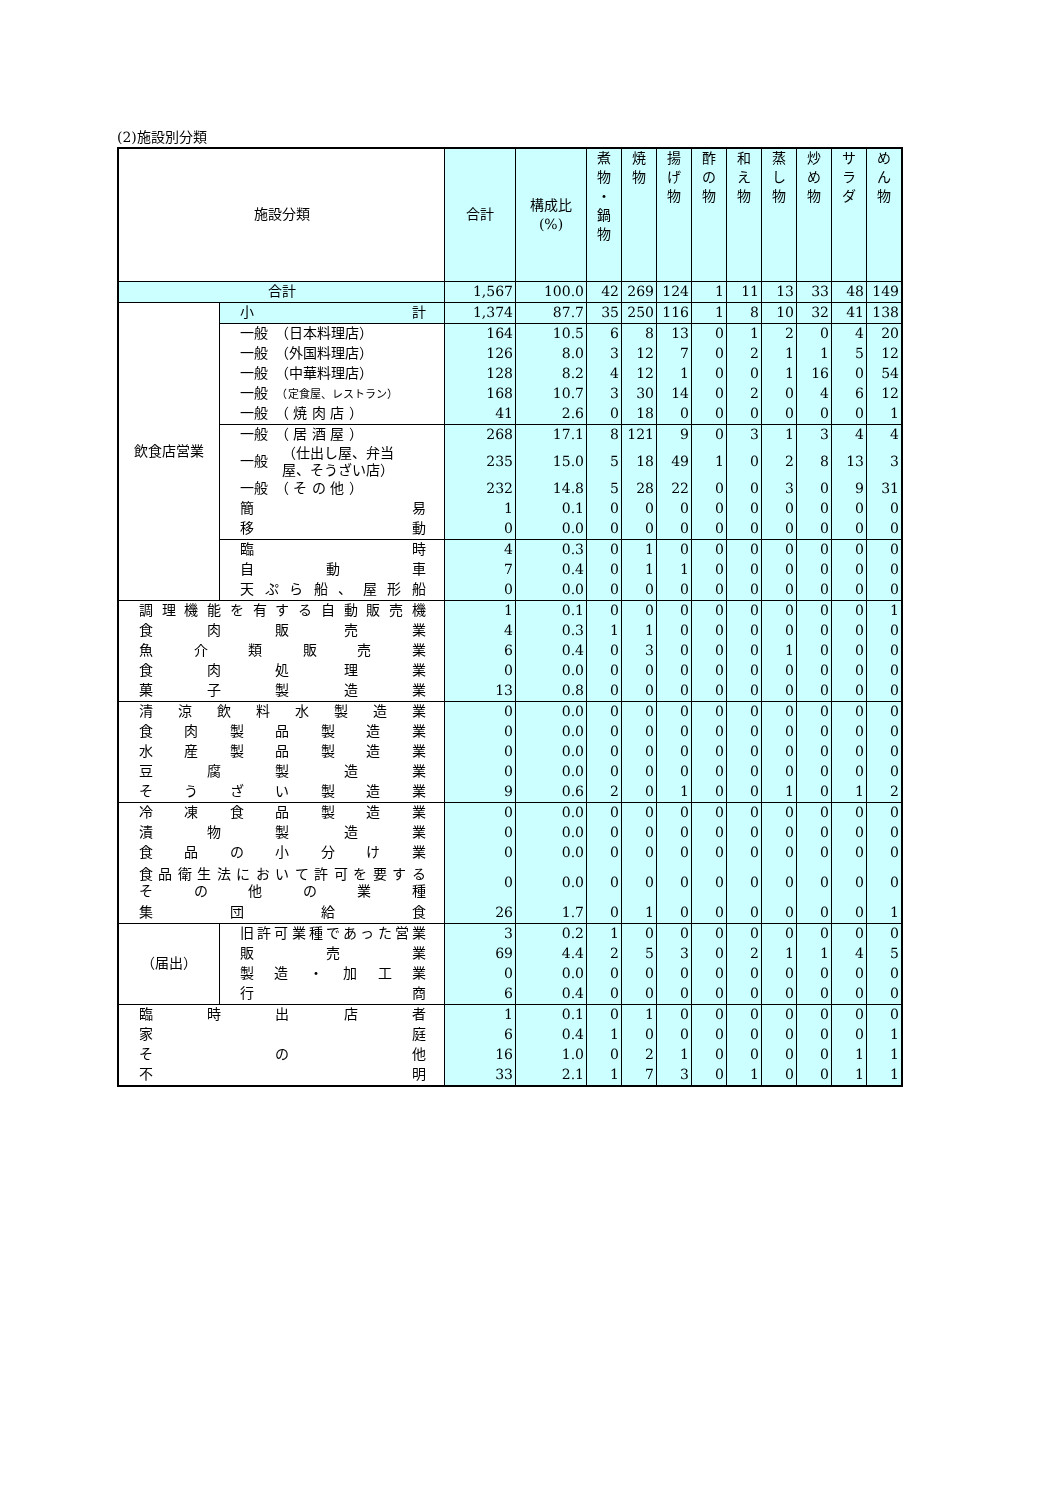(2)施設別分類
| 施設分類 | | 合計 | 構成比 (%) | 煮 物 ・ 鍋 物 | 焼 物 | 揚 げ 物 | 酢 の 物 | 和 え 物 | 蒸 し 物 | 炒 め 物 | サ ラ ダ | め ん 物 |
| --- | --- | --- | --- | --- | --- | --- | --- | --- | --- | --- | --- | --- |
| 合計 | | 1,567 | 100.0 | 42 | 269 | 124 | 1 | 11 | 13 | 33 | 48 | 149 |
| 飲食店営業 | 小 計 | 1,374 | 87.7 | 35 | 250 | 116 | 1 | 8 | 10 | 32 | 41 | 138 |
| | 一般 （日本料理店） | 164 | 10.5 | 6 | 8 | 13 | 0 | 1 | 2 | 0 | 4 | 20 |
| | 一般 （外国料理店） | 126 | 8.0 | 3 | 12 | 7 | 0 | 2 | 1 | 1 | 5 | 12 |
| | 一般 （中華料理店） | 128 | 8.2 | 4 | 12 | 1 | 0 | 0 | 1 | 16 | 0 | 54 |
| | 一般 （定食屋、レストラン） | 168 | 10.7 | 3 | 30 | 14 | 0 | 2 | 0 | 4 | 6 | 12 |
| | 一般 （ 焼 肉 店 ） | 41 | 2.6 | 0 | 18 | 0 | 0 | 0 | 0 | 0 | 0 | 1 |
| | 一般 （ 居 酒 屋 ） | 268 | 17.1 | 8 | 121 | 9 | 0 | 3 | 1 | 3 | 4 | 4 |
| | 一般 （仕出し屋、弁当 屋、そうざい店） | 235 | 15.0 | 5 | 18 | 49 | 1 | 0 | 2 | 8 | 13 | 3 |
| | 一般 （ そ の 他 ） | 232 | 14.8 | 5 | 28 | 22 | 0 | 0 | 3 | 0 | 9 | 31 |
| | 簡 易 | 1 | 0.1 | 0 | 0 | 0 | 0 | 0 | 0 | 0 | 0 | 0 |
| | 移 動 | 0 | 0.0 | 0 | 0 | 0 | 0 | 0 | 0 | 0 | 0 | 0 |
| | 臨 時 | 4 | 0.3 | 0 | 1 | 0 | 0 | 0 | 0 | 0 | 0 | 0 |
| | 自 動 車 | 7 | 0.4 | 0 | 1 | 1 | 0 | 0 | 0 | 0 | 0 | 0 |
| | 天 ぷ ら 船 、 屋 形 船 | 0 | 0.0 | 0 | 0 | 0 | 0 | 0 | 0 | 0 | 0 | 0 |
| 調 理 機 能 を 有 す る 自 動 販 売 機 | | 1 | 0.1 | 0 | 0 | 0 | 0 | 0 | 0 | 0 | 0 | 1 |
| 食 肉 販 売 業 | | 4 | 0.3 | 1 | 1 | 0 | 0 | 0 | 0 | 0 | 0 | 0 |
| 魚 介 類 販 売 業 | | 6 | 0.4 | 0 | 3 | 0 | 0 | 0 | 1 | 0 | 0 | 0 |
| 食 肉 処 理 業 | | 0 | 0.0 | 0 | 0 | 0 | 0 | 0 | 0 | 0 | 0 | 0 |
| 菓 子 製 造 業 | | 13 | 0.8 | 0 | 0 | 0 | 0 | 0 | 0 | 0 | 0 | 0 |
| 清 涼 飲 料 水 製 造 業 | | 0 | 0.0 | 0 | 0 | 0 | 0 | 0 | 0 | 0 | 0 | 0 |
| 食 肉 製 品 製 造 業 | | 0 | 0.0 | 0 | 0 | 0 | 0 | 0 | 0 | 0 | 0 | 0 |
| 水 産 製 品 製 造 業 | | 0 | 0.0 | 0 | 0 | 0 | 0 | 0 | 0 | 0 | 0 | 0 |
| 豆 腐 製 造 業 | | 0 | 0.0 | 0 | 0 | 0 | 0 | 0 | 0 | 0 | 0 | 0 |
| そ う ざ い 製 造 業 | | 9 | 0.6 | 2 | 0 | 1 | 0 | 0 | 1 | 0 | 1 | 2 |
| 冷 凍 食 品 製 造 業 | | 0 | 0.0 | 0 | 0 | 0 | 0 | 0 | 0 | 0 | 0 | 0 |
| 漬 物 製 造 業 | | 0 | 0.0 | 0 | 0 | 0 | 0 | 0 | 0 | 0 | 0 | 0 |
| 食 品 の 小 分 け 業 | | 0 | 0.0 | 0 | 0 | 0 | 0 | 0 | 0 | 0 | 0 | 0 |
| 食 品 衛 生 法 に お い て 許 可 を 要 す る そ の 他 の 業 種 | | 0 | 0.0 | 0 | 0 | 0 | 0 | 0 | 0 | 0 | 0 | 0 |
| 集 団 給 食 | | 26 | 1.7 | 0 | 1 | 0 | 0 | 0 | 0 | 0 | 0 | 1 |
| （届出） | 旧許可業種であった営業 | 3 | 0.2 | 1 | 0 | 0 | 0 | 0 | 0 | 0 | 0 | 0 |
| | 販 売 業 | 69 | 4.4 | 2 | 5 | 3 | 0 | 2 | 1 | 1 | 4 | 5 |
| | 製 造 ・ 加 工 業 | 0 | 0.0 | 0 | 0 | 0 | 0 | 0 | 0 | 0 | 0 | 0 |
| | 行 商 | 6 | 0.4 | 0 | 0 | 0 | 0 | 0 | 0 | 0 | 0 | 0 |
| 臨 時 出 店 者 | | 1 | 0.1 | 0 | 1 | 0 | 0 | 0 | 0 | 0 | 0 | 0 |
| 家 庭 | | 6 | 0.4 | 1 | 0 | 0 | 0 | 0 | 0 | 0 | 0 | 1 |
| そ の 他 | | 16 | 1.0 | 0 | 2 | 1 | 0 | 0 | 0 | 0 | 1 | 1 |
| 不 明 | | 33 | 2.1 | 1 | 7 | 3 | 0 | 1 | 0 | 0 | 1 | 1 |